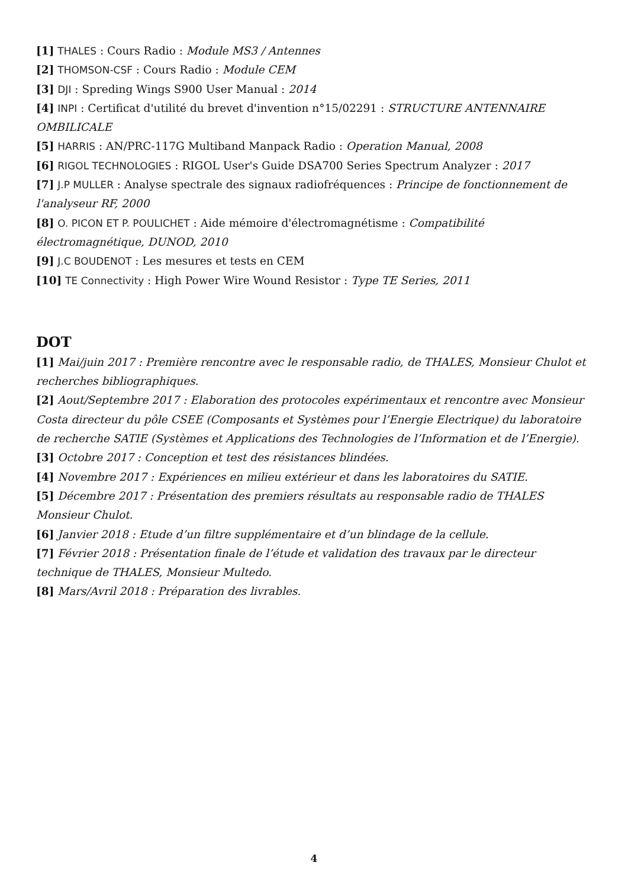[1] THALES : Cours Radio : Module MS3 / Antennes
[2] THOMSON-CSF : Cours Radio : Module CEM
[3] DJI : Spreding Wings S900 User Manual : 2014
[4] INPI : Certificat d'utilité du brevet d'invention n°15/02291 : STRUCTURE ANTENNAIRE OMBILICALE
[5] HARRIS : AN/PRC-117G Multiband Manpack Radio : Operation Manual, 2008
[6] RIGOL TECHNOLOGIES : RIGOL User's Guide DSA700 Series Spectrum Analyzer : 2017
[7] J.P MULLER : Analyse spectrale des signaux radiofréquences : Principe de fonctionnement de l'analyseur RF, 2000
[8] O. PICON ET P. POULICHET : Aide mémoire d'électromagnétisme : Compatibilité
électromagnétique, DUNOD, 2010
[9] J.C BOUDENOT : Les mesures et tests en CEM
[10] TE Connectivity : High Power Wire Wound Resistor : Type TE Series, 2011
DOT
[1] Mai/juin 2017 : Première rencontre avec le responsable radio, de THALES, Monsieur Chulot et recherches bibliographiques.
[2] Aout/Septembre 2017 : Elaboration des protocoles expérimentaux et rencontre avec Monsieur Costa directeur du pôle CSEE (Composants et Systèmes pour l’Energie Electrique) du laboratoire de recherche SATIE (Systèmes et Applications des Technologies de l’Information et de l’Energie).
[3] Octobre 2017 : Conception et test des résistances blindées.
[4] Novembre 2017 : Expériences en milieu extérieur et dans les laboratoires du SATIE.
[5] Décembre 2017 : Présentation des premiers résultats au responsable radio de THALES
Monsieur Chulot.
[6] Janvier 2018 : Etude d’un filtre supplémentaire et d’un blindage de la cellule.
[7] Février 2018 : Présentation finale de l’étude et validation des travaux par le directeur
technique de THALES, Monsieur Multedo.
[8] Mars/Avril 2018 : Préparation des livrables.
4